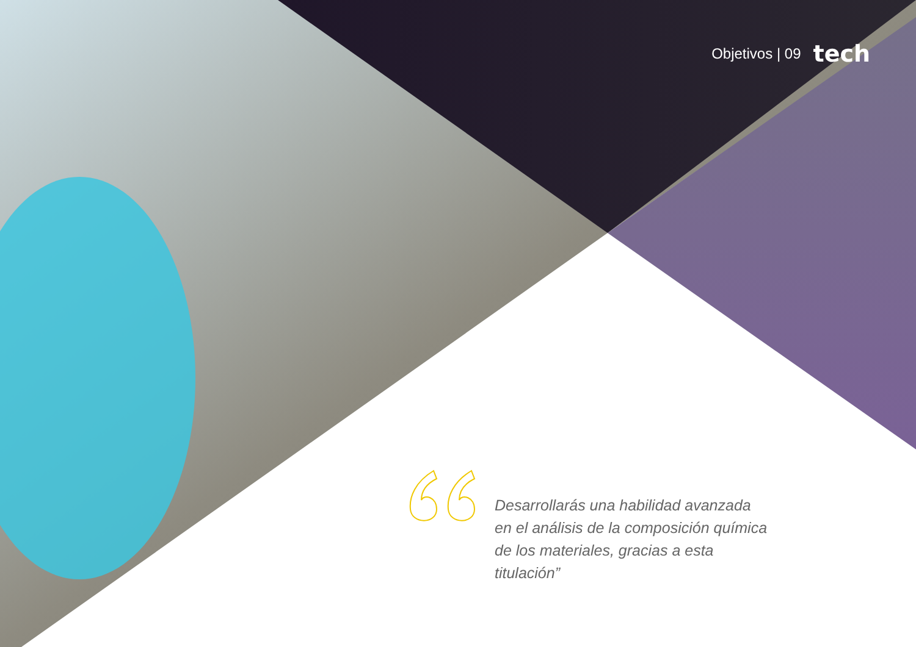Objetivos | 09 tech
Desarrollarás una habilidad avanzada en el análisis de la composición química de los materiales, gracias a esta titulación”